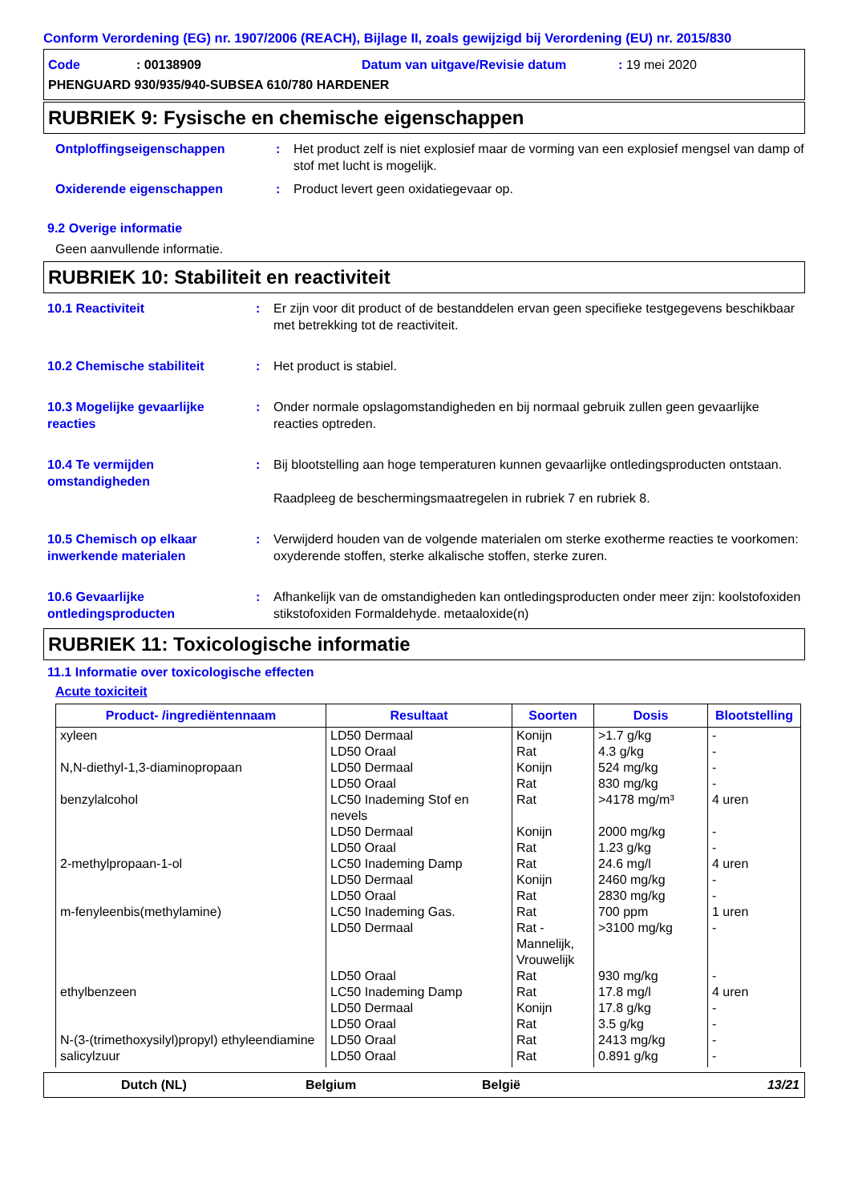Conform Verordening (EG) nr. 1907/2006 (REACH), Bijlage II, zoals gewijzigd bij Verordening (EU) nr. 2015/830
Code: 00138909 Datum van uitgave/Revisie datum: 19 mei 2020
PHENGUARD 930/935/940-SUBSEA 610/780 HARDENER
RUBRIEK 9: Fysische en chemische eigenschappen
Ontploffingseigenschappen : Het product zelf is niet explosief maar de vorming van een explosief mengsel van damp of stof met lucht is mogelijk.
Oxiderende eigenschappen : Product levert geen oxidatiegevaar op.
9.2 Overige informatie
Geen aanvullende informatie.
RUBRIEK 10: Stabiliteit en reactiviteit
10.1 Reactiviteit : Er zijn voor dit product of de bestanddelen ervan geen specifieke testgegevens beschikbaar met betrekking tot de reactiviteit.
10.2 Chemische stabiliteit : Het product is stabiel.
10.3 Mogelijke gevaarlijke reacties
: Onder normale opslagomstandigheden en bij normaal gebruik zullen geen gevaarlijke reacties optreden.
10.4 Te vermijden omstandigheden
: Bij blootstelling aan hoge temperaturen kunnen gevaarlijke ontledingsproducten ontstaan.
Raadpleeg de beschermingsmaatregelen in rubriek 7 en rubriek 8.
10.5 Chemisch op elkaar inwerkende materialen
: Verwijderd houden van de volgende materialen om sterke exotherme reacties te voorkomen: oxyderende stoffen, sterke alkalische stoffen, sterke zuren.
10.6 Gevaarlijke ontledingsproducten
: Afhankelijk van de omstandigheden kan ontledingsproducten onder meer zijn: koolstofoxiden stikstofoxiden Formaldehyde. metaaloxide(n)
RUBRIEK 11: Toxicologische informatie
11.1 Informatie over toxicologische effecten
Acute toxiciteit
| Product- /ingrediëntennaam | Resultaat | Soorten | Dosis | Blootstelling |
| --- | --- | --- | --- | --- |
| xyleen | LD50 Dermaal | Konijn | >1.7 g/kg | - |
| | LD50 Oraal | Rat | 4.3 g/kg | - |
| N,N-diethyl-1,3-diaminopropaan | LD50 Dermaal | Konijn | 524 mg/kg | - |
| | LD50 Oraal | Rat | 830 mg/kg | - |
| benzylalcohol | LC50 Inademing Stof en nevels | Rat | >4178 mg/m³ | 4 uren |
| | LD50 Dermaal | Konijn | 2000 mg/kg | - |
| | LD50 Oraal | Rat | 1.23 g/kg | - |
| 2-methylpropaan-1-ol | LC50 Inademing Damp | Rat | 24.6 mg/l | 4 uren |
| | LD50 Dermaal | Konijn | 2460 mg/kg | - |
| | LD50 Oraal | Rat | 2830 mg/kg | - |
| m-fenyleenbis(methylamine) | LC50 Inademing Gas. | Rat | 700 ppm | 1 uren |
| | LD50 Dermaal | Rat - Mannelijk, Vrouwelijk | >3100 mg/kg | - |
| | LD50 Oraal | Rat | 930 mg/kg | - |
| ethylbenzeen | LC50 Inademing Damp | Rat | 17.8 mg/l | 4 uren |
| | LD50 Dermaal | Konijn | 17.8 g/kg | - |
| | LD50 Oraal | Rat | 3.5 g/kg | - |
| N-(3-(trimethoxysilyl)propyl) ethyleendiamine | LD50 Oraal | Rat | 2413 mg/kg | - |
| salicylzuur | LD50 Oraal | Rat | 0.891 g/kg | - |
Dutch (NL) Belgium België 13/21